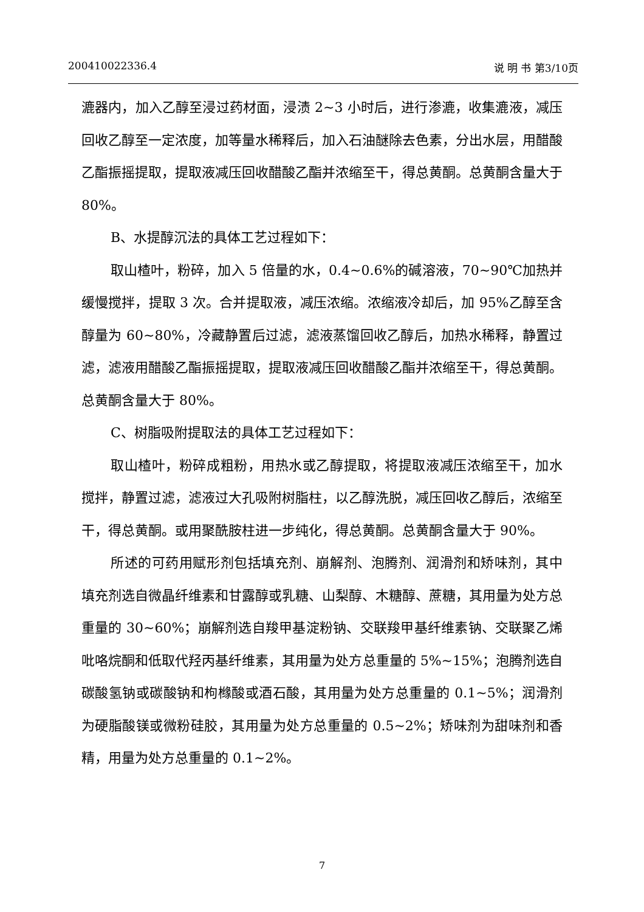200410022336.4 说 明 书 第3/10页
漉器内，加入乙醇至浸过药材面，浸渍 2~3 小时后，进行渗漉，收集漉液，减压回收乙醇至一定浓度，加等量水稀释后，加入石油醚除去色素，分出水层，用醋酸乙酯振摇提取，提取液减压回收醋酸乙酯并浓缩至干，得总黄酮。总黄酮含量大于 80%。
B、水提醇沉法的具体工艺过程如下：
取山楂叶，粉碎，加入 5 倍量的水，0.4~0.6%的碱溶液，70~90℃加热并缓慢搅拌，提取 3 次。合并提取液，减压浓缩。浓缩液冷却后，加 95%乙醇至含醇量为 60~80%，冷藏静置后过滤，滤液蒸馏回收乙醇后，加热水稀释，静置过滤，滤液用醋酸乙酯振摇提取，提取液减压回收醋酸乙酯并浓缩至干，得总黄酮。总黄酮含量大于 80%。
C、树脂吸附提取法的具体工艺过程如下：
取山楂叶，粉碎成粗粉，用热水或乙醇提取，将提取液减压浓缩至干，加水搅拌，静置过滤，滤液过大孔吸附树脂柱，以乙醇洗脱，减压回收乙醇后，浓缩至干，得总黄酮。或用聚酰胺柱进一步纯化，得总黄酮。总黄酮含量大于 90%。
所述的可药用赋形剂包括填充剂、崩解剂、泡腾剂、润滑剂和矫味剂，其中填充剂选自微晶纤维素和甘露醇或乳糖、山梨醇、木糖醇、蔗糖，其用量为处方总重量的 30~60%；崩解剂选自羧甲基淀粉钠、交联羧甲基纤维素钠、交联聚乙烯吡咯烷酮和低取代羟丙基纤维素，其用量为处方总重量的 5%~15%；泡腾剂选自碳酸氢钠或碳酸钠和枸橼酸或酒石酸，其用量为处方总重量的 0.1~5%；润滑剂为硬脂酸镁或微粉硅胶，其用量为处方总重量的 0.5~2%；矫味剂为甜味剂和香精，用量为处方总重量的 0.1~2%。
7